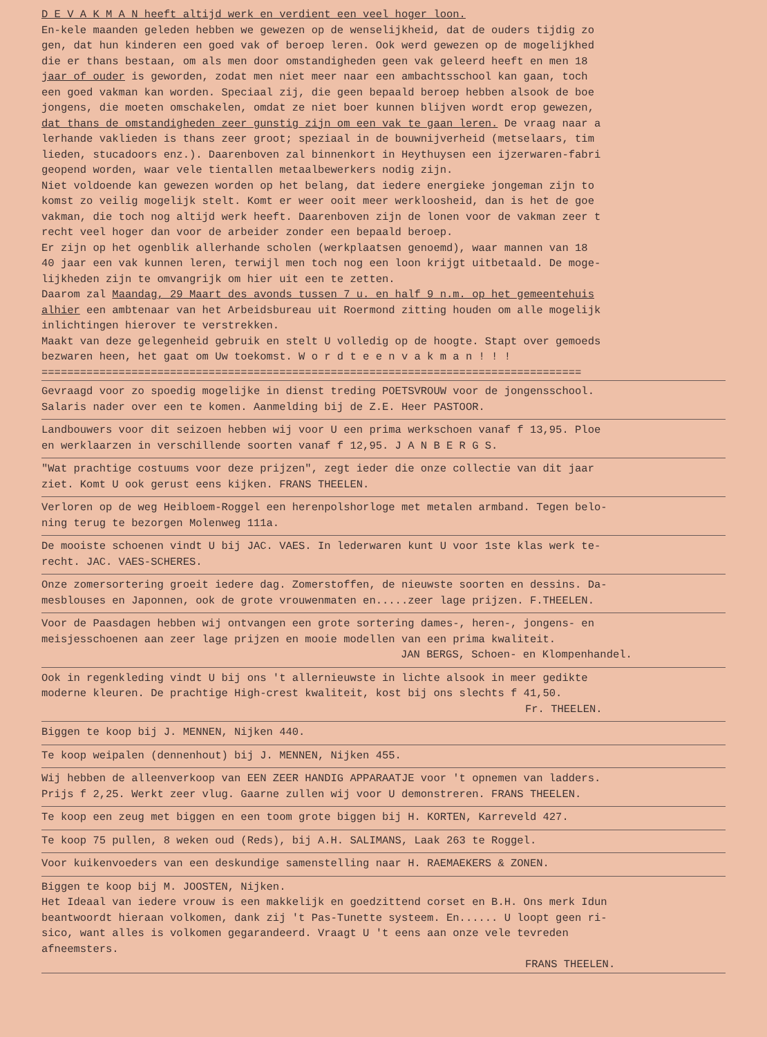D E V A K M A N heeft altijd werk en verdient een veel hoger loon.
En-kele maanden geleden hebben we gewezen op de wenselijkheid, dat de ouders tijdig zo
gen, dat hun kinderen een goed vak of beroep leren. Ook werd gewezen op de mogelijkhed
die er thans bestaan, om als men door omstandigheden geen vak geleerd heeft en men 18
jaar of ouder is geworden, zodat men niet meer naar een ambachtsschool kan gaan, toch
een goed vakman kan worden. Speciaal zij, die geen bepaald beroep hebben alsook de boe
jongens, die moeten omschakelen, omdat ze niet boer kunnen blijven wordt erop gewezen,
dat thans de omstandigheden zeer gunstig zijn om een vak te gaan leren. De vraag naar a
lerhande vaklieden is thans zeer groot; speziaal in de bouwnijverheid (metselaars, tim
lieden, stucadoors enz.). Daarenboven zal binnenkort in Heythuysen een ijzerwaren-fabri
geopend worden, waar vele tientallen metaalbewerkers nodig zijn.
Niet voldoende kan gewezen worden op het belang, dat iedere energieke jongeman zijn to
komst zo veilig mogelijk stelt. Komt er weer ooit meer werkloosheid, dan is het de goe
vakman, die toch nog altijd werk heeft. Daarenboven zijn de lonen voor de vakman zeer t
recht veel hoger dan voor de arbeider zonder een bepaald beroep.
Er zijn op het ogenblik allerhande scholen (werkplaatsen genoemd), waar mannen van 18
40 jaar een vak kunnen leren, terwijl men toch nog een loon krijgt uitbetaald. De moge-
lijkheden zijn te omvangrijk om hier uit een te zetten.
Daarom zal Maandag, 29 Maart des avonds tussen 7 u. en half 9 n.m. op het gemeentehuis
alhier een ambtenaar van het Arbeidsbureau uit Roermond zitting houden om alle mogelijk
inlichtingen hierover te verstrekken.
Maakt van deze gelegenheid gebruik en stelt U volledig op de hoogte. Stapt over gemoeds
bezwaren heen, het gaat om Uw toekomst. W o r d t e e n v a k m a n ! ! !
====================================================================================
Gevraagd voor zo spoedig mogelijke in dienst treding POETSVROUW voor de jongensschool.
Salaris nader over een te komen. Aanmelding bij de Z.E. Heer PASTOOR.
Landbouwers voor dit seizoen hebben wij voor U een prima werkschoen vanaf f 13,95. Ploe
en werklaarzen in verschillende soorten vanaf f 12,95. J A N B E R G S.
"Wat prachtige costuums voor deze prijzen", zegt ieder die onze collectie van dit jaar
ziet. Komt U ook gerust eens kijken. FRANS THEELEN.
Verloren op de weg Heibloem-Roggel een herenpolshorloge met metalen armband. Tegen belo-
ning terug te bezorgen Molenweg 111a.
De mooiste schoenen vindt U bij JAC. VAES. In lederwaren kunt U voor 1ste klas werk te-
recht. JAC. VAES-SCHERES.
Onze zomersortering groeit iedere dag. Zomerstoffen, de nieuwste soorten en dessins. Da-
mesblouses en Japonnen, ook de grote vrouwenmaten en.....zeer lage prijzen. F.THEELEN.
Voor de Paasdagen hebben wij ontvangen een grote sortering dames-, heren-, jongens- en
meisjesschoenen aan zeer lage prijzen en mooie modellen van een prima kwaliteit.
JAN BERGS, Schoen- en Klompenhandel.
Ook in regenkleding vindt U bij ons 't allernieuwste in lichte alsook in meer gedikte
moderne kleuren. De prachtige High-crest kwaliteit, kost bij ons slechts f 41,50.
Fr. THEELEN.
Biggen te koop bij J. MENNEN, Nijken 440.
Te koop weipalen (dennenhout) bij J. MENNEN, Nijken 455.
Wij hebben de alleenverkoop van EEN ZEER HANDIG APPARAATJE voor 't opnemen van ladders.
Prijs f 2,25. Werkt zeer vlug. Gaarne zullen wij voor U demonstreren. FRANS THEELEN.
Te koop een zeug met biggen en een toom grote biggen bij H. KORTEN, Karreveld 427.
Te koop 75 pullen, 8 weken oud (Reds), bij A.H. SALIMANS, Laak 263 te Roggel.
Voor kuikenvoeders van een deskundige samenstelling naar H. RAEMAEKERS & ZONEN.
Biggen te koop bij M. JOOSTEN, Nijken.
Het Ideaal van iedere vrouw is een makkelijk en goedzittend corset en B.H. Ons merk Idun
beantwoordt hieraan volkomen, dank zij 't Pas-Tunette systeem. En...... U loopt geen ri-
sico, want alles is volkomen gegarandeerd. Vraagt U 't eens aan onze vele tevreden
afneemsters.
FRANS THEELEN.